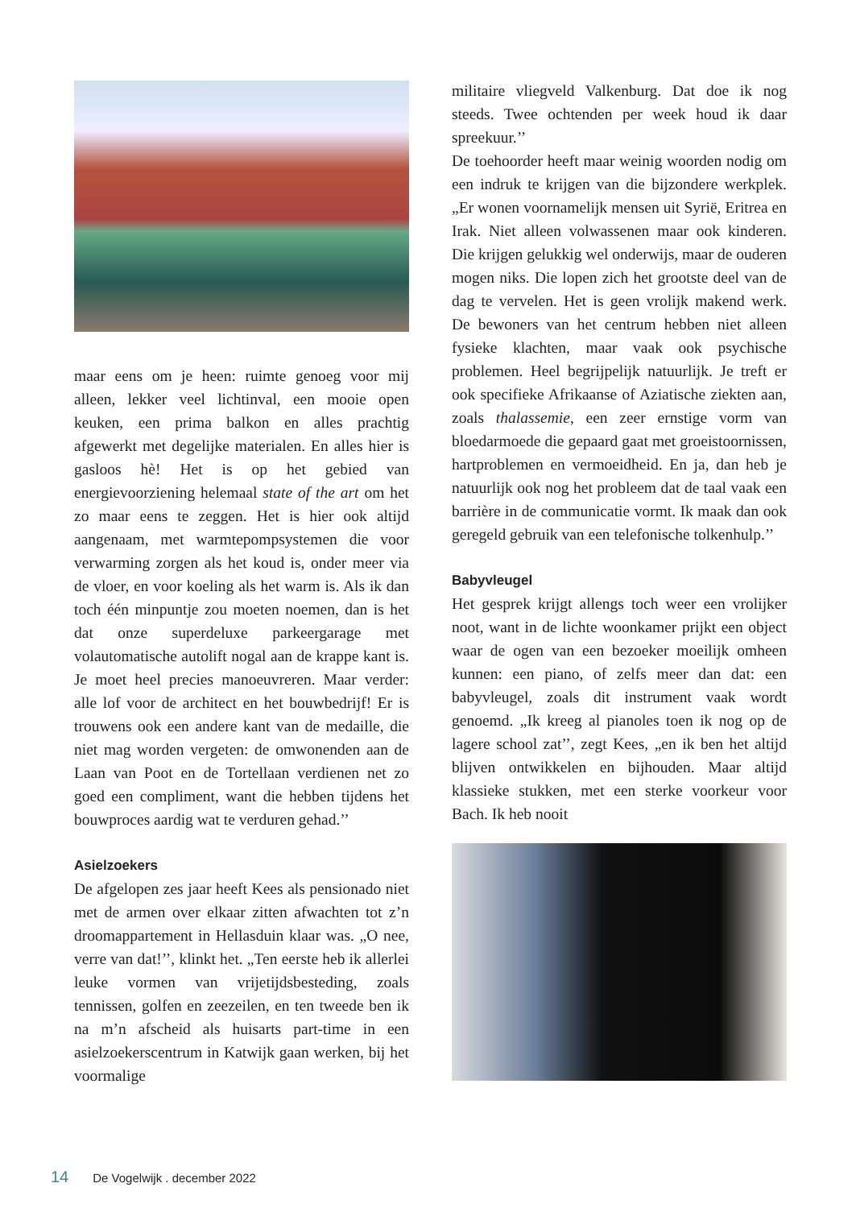maar eens om je heen: ruimte genoeg voor mij alleen, lekker veel lichtinval, een mooie open keuken, een prima balkon en alles prachtig afgewerkt met degelijke materialen. En alles hier is gasloos hè! Het is op het gebied van energievoorziening helemaal state of the art om het zo maar eens te zeggen. Het is hier ook altijd aangenaam, met warmtepompsystemen die voor verwarming zorgen als het koud is, onder meer via de vloer, en voor koeling als het warm is. Als ik dan toch één minpuntje zou moeten noemen, dan is het dat onze superdeluxe parkeergarage met volautomatische autolift nogal aan de krappe kant is. Je moet heel precies manoeuvreren. Maar verder: alle lof voor de architect en het bouwbedrijf! Er is trouwens ook een andere kant van de medaille, die niet mag worden vergeten: de omwonenden aan de Laan van Poot en de Tortellaan verdienen net zo goed een compliment, want die hebben tijdens het bouwproces aardig wat te verduren gehad.’’
Asielzoekers
De afgelopen zes jaar heeft Kees als pensionado niet met de armen over elkaar zitten afwachten tot z’n droomappartement in Hellasduin klaar was. „O nee, verre van dat!’’, klinkt het. „Ten eerste heb ik allerlei leuke vormen van vrijetijdsbesteding, zoals tennissen, golfen en zeezeilen, en ten tweede ben ik na m’n afscheid als huisarts part-time in een asielzoekerscentrum in Katwijk gaan werken, bij het voormalige
militaire vliegveld Valkenburg. Dat doe ik nog steeds. Twee ochtenden per week houd ik daar spreekuur.’’
De toehoorder heeft maar weinig woorden nodig om een indruk te krijgen van die bijzondere werkplek. „Er wonen voornamelijk mensen uit Syrië, Eritrea en Irak. Niet alleen volwassenen maar ook kinderen. Die krijgen gelukkig wel onderwijs, maar de ouderen mogen niks. Die lopen zich het grootste deel van de dag te vervelen. Het is geen vrolijk makend werk. De bewoners van het centrum hebben niet alleen fysieke klachten, maar vaak ook psychische problemen. Heel begrijpelijk natuurlijk. Je treft er ook specifieke Afrikaanse of Aziatische ziekten aan, zoals thalassemie, een zeer ernstige vorm van bloedarmoede die gepaard gaat met groeistoornissen, hartproblemen en vermoeidheid. En ja, dan heb je natuurlijk ook nog het probleem dat de taal vaak een barrière in de communicatie vormt. Ik maak dan ook geregeld gebruik van een telefonische tolkenhulp.’’
Babyvleugel
Het gesprek krijgt allengs toch weer een vrolijker noot, want in de lichte woonkamer prijkt een object waar de ogen van een bezoeker moeilijk omheen kunnen: een piano, of zelfs meer dan dat: een babyvleugel, zoals dit instrument vaak wordt genoemd. „Ik kreeg al pianoles toen ik nog op de lagere school zat’’, zegt Kees, „en ik ben het altijd blijven ontwikkelen en bijhouden. Maar altijd klassieke stukken, met een sterke voorkeur voor Bach. Ik heb nooit
14 De Vogelwijk . december 2022